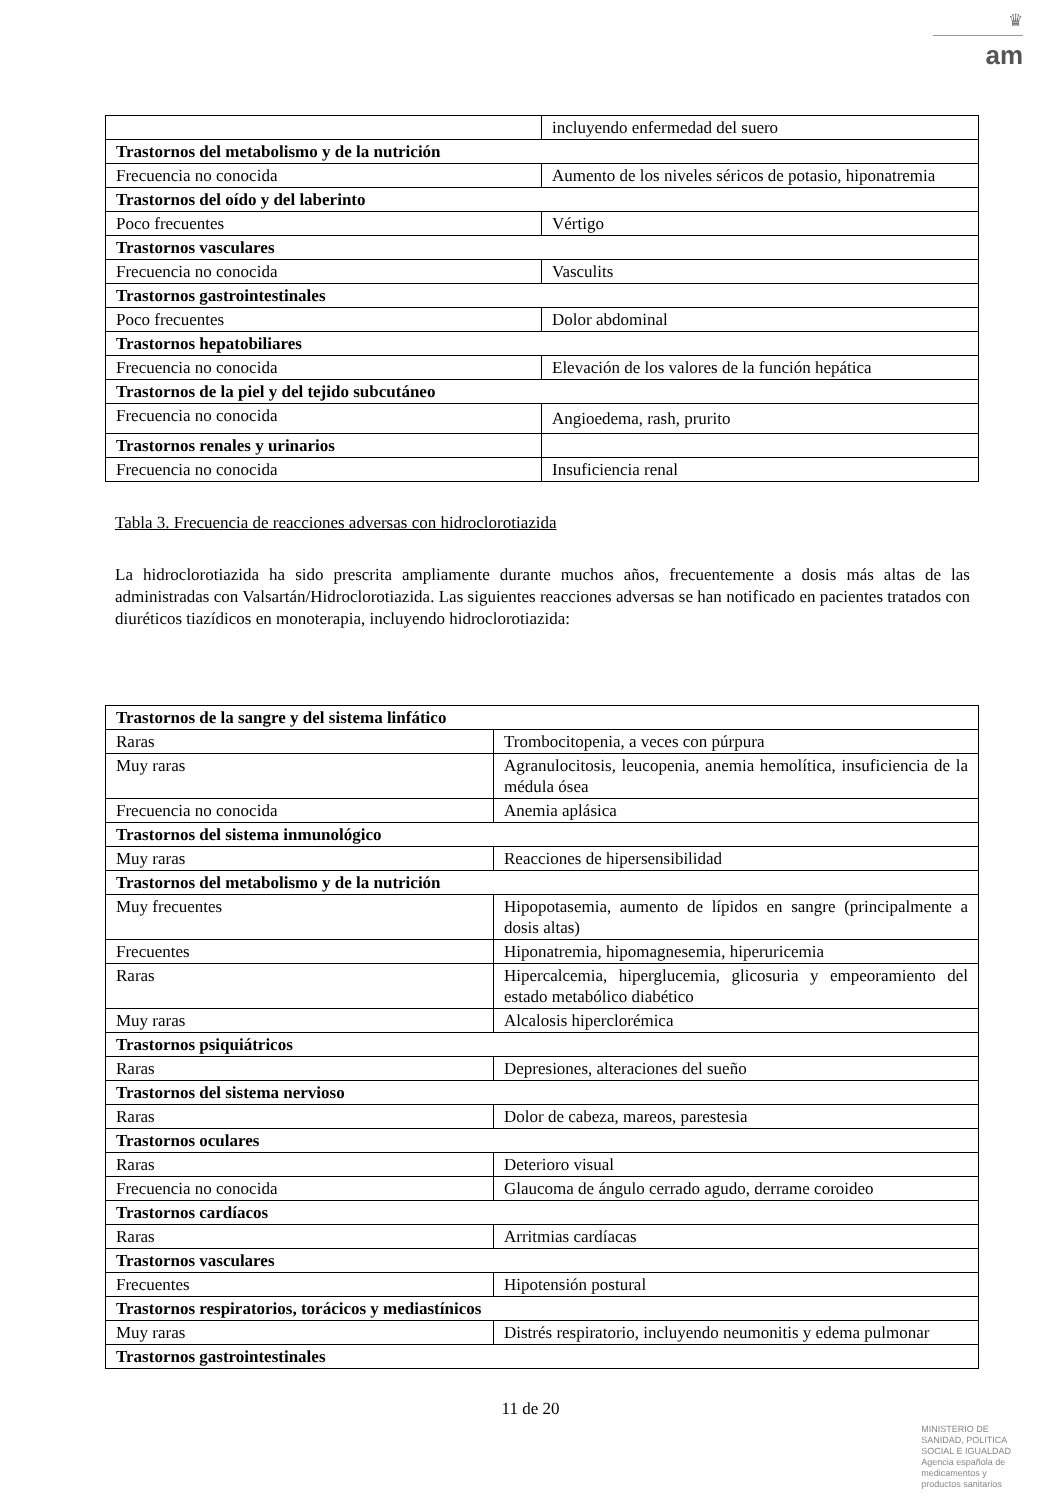♛
am
| | incluyendo enfermedad del suero |
| Trastornos del metabolismo y de la nutrición | |
| Frecuencia no conocida | Aumento de los niveles séricos de potasio, hiponatremia |
| Trastornos del oído y del laberinto | |
| Poco frecuentes | Vértigo |
| Trastornos vasculares | |
| Frecuencia no conocida | Vasculits |
| Trastornos gastrointestinales | |
| Poco frecuentes | Dolor abdominal |
| Trastornos hepatobiliares | |
| Frecuencia no conocida | Elevación de los valores de la función hepática |
| Trastornos de la piel y del tejido subcutáneo | |
| Frecuencia no conocida | Angioedema, rash, prurito |
| Trastornos renales y urinarios | |
| Frecuencia no conocida | Insuficiencia renal |
Tabla 3. Frecuencia de reacciones adversas con hidroclorotiazida
La hidroclorotiazida ha sido prescrita ampliamente durante muchos años, frecuentemente a dosis más altas de las administradas con Valsartán/Hidroclorotiazida. Las siguientes reacciones adversas se han notificado en pacientes tratados con diuréticos tiazídicos en monoterapia, incluyendo hidroclorotiazida:
| Trastornos de la sangre y del sistema linfático | |
| Raras | Trombocitopenia, a veces con púrpura |
| Muy raras | Agranulocitosis, leucopenia, anemia hemolítica, insuficiencia de la médula ósea |
| Frecuencia no conocida | Anemia aplásica |
| Trastornos del sistema inmunológico | |
| Muy raras | Reacciones de hipersensibilidad |
| Trastornos del metabolismo y de la nutrición | |
| Muy frecuentes | Hipopotasemia, aumento de lípidos en sangre (principalmente a dosis altas) |
| Frecuentes | Hiponatremia, hipomagnesemia, hiperuricemia |
| Raras | Hipercalcemia, hiperglucemia, glicosuria y empeoramiento del estado metabólico diabético |
| Muy raras | Alcalosis hiperclorémica |
| Trastornos psiquiátricos | |
| Raras | Depresiones, alteraciones del sueño |
| Trastornos del sistema nervioso | |
| Raras | Dolor de cabeza, mareos, parestesia |
| Trastornos oculares | |
| Raras | Deterioro visual |
| Frecuencia no conocida | Glaucoma de ángulo cerrado agudo, derrame coroideo |
| Trastornos cardíacos | |
| Raras | Arritmias cardíacas |
| Trastornos vasculares | |
| Frecuentes | Hipotensión postural |
| Trastornos respiratorios, torácicos y mediastínicos | |
| Muy raras | Distrés respiratorio, incluyendo neumonitis y edema pulmonar |
| Trastornos gastrointestinales | |
11 de 20
MINISTERIO DE
SANIDAD, POLITICA
SOCIAL E IGUALDAD
Agencia española de
medicamentos y
productos sanitarios